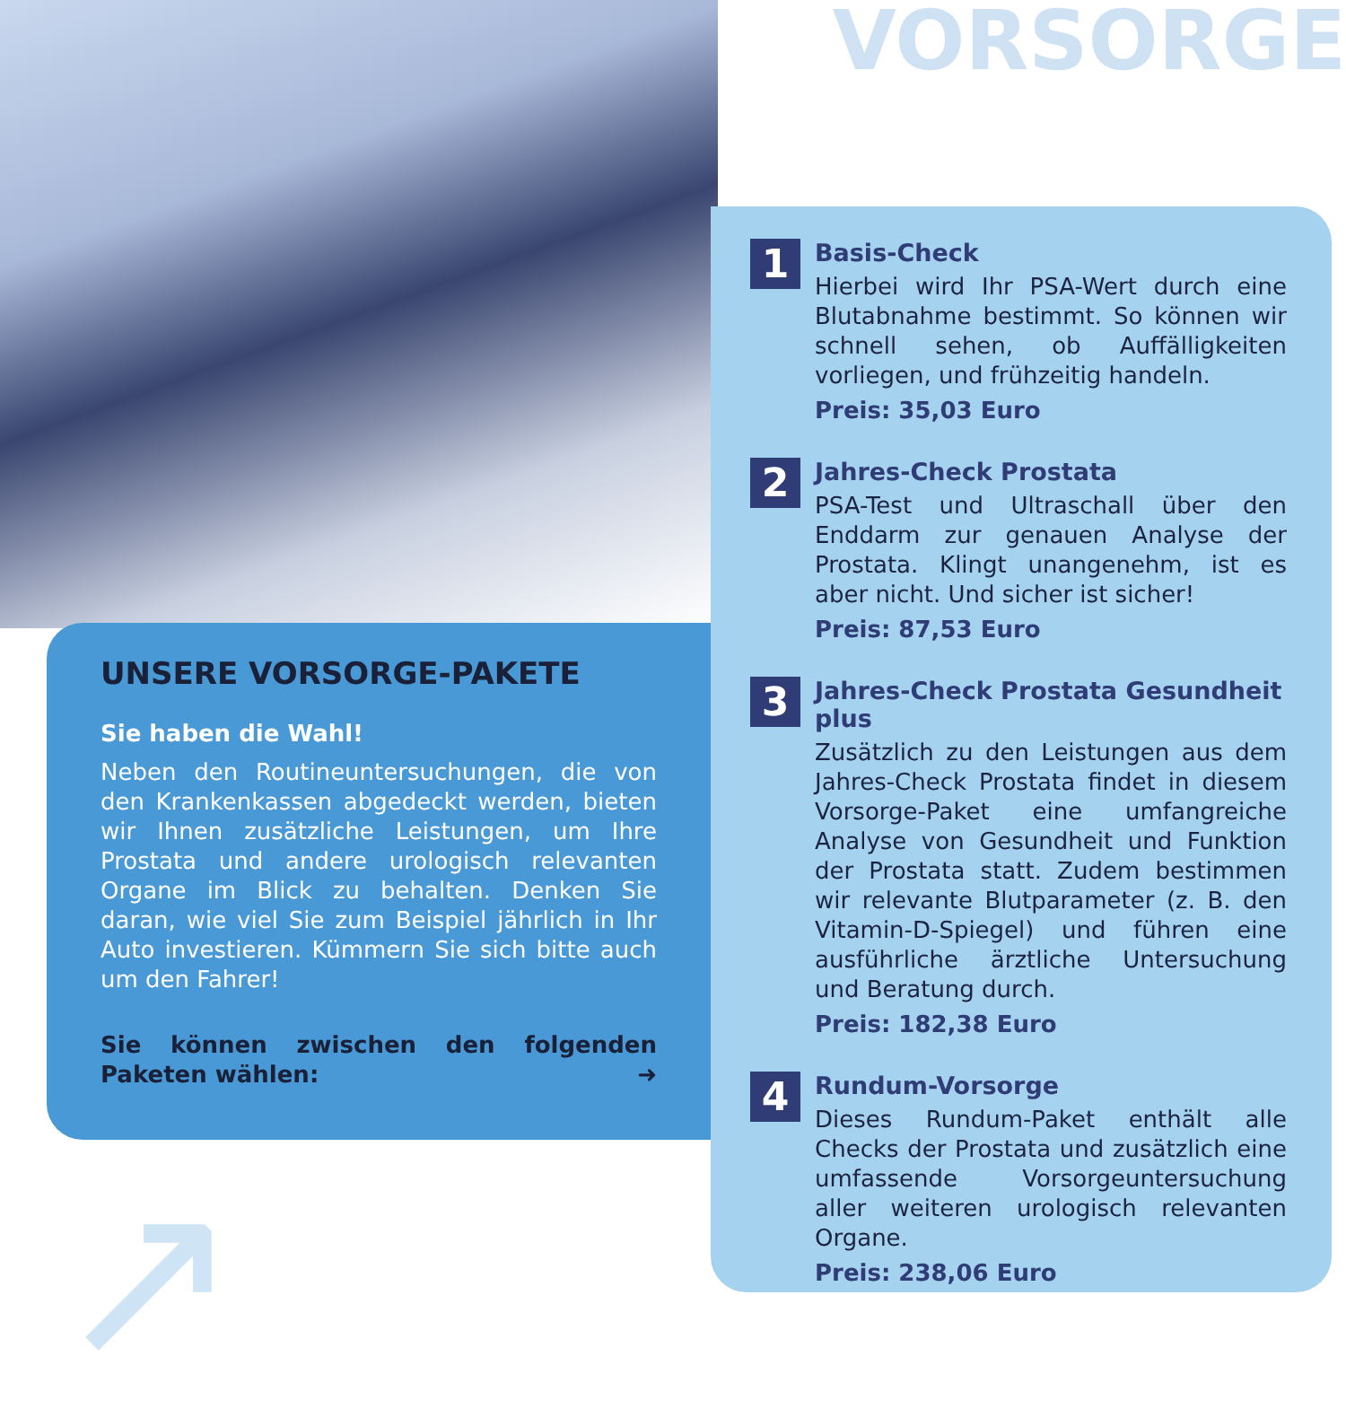VORSORGE
UNSERE VORSORGE-PAKETE
Sie haben die Wahl!
Neben den Routineuntersuchungen, die von den Krankenkassen abgedeckt werden, bieten wir Ihnen zusätzliche Leistungen, um Ihre Prostata und andere urologisch relevanten Organe im Blick zu behalten. Denken Sie daran, wie viel Sie zum Beispiel jährlich in Ihr Auto investieren. Kümmern Sie sich bitte auch um den Fahrer!
Sie können zwischen den folgenden Paketen wählen: ➜
1
Basis-Check
Hierbei wird Ihr PSA-Wert durch eine Blutabnahme bestimmt. So können wir schnell sehen, ob Auffälligkeiten vorliegen, und frühzeitig handeln.
Preis: 35,03 Euro
2
Jahres-Check Prostata
PSA-Test und Ultraschall über den Enddarm zur genauen Analyse der Prostata. Klingt unangenehm, ist es aber nicht. Und sicher ist sicher!
Preis: 87,53 Euro
3
Jahres-Check Prostata Gesundheit plus
Zusätzlich zu den Leistungen aus dem Jahres-Check Prostata findet in diesem Vorsorge-Paket eine umfangreiche Analyse von Gesundheit und Funktion der Prostata statt. Zudem bestimmen wir relevante Blutparameter (z. B. den Vitamin-D-Spiegel) und führen eine ausführliche ärztliche Untersuchung und Beratung durch.
Preis: 182,38 Euro
4
Rundum-Vorsorge
Dieses Rundum-Paket enthält alle Checks der Prostata und zusätzlich eine umfassende Vorsorgeuntersuchung aller weiteren urologisch relevanten Organe.
Preis: 238,06 Euro
↗